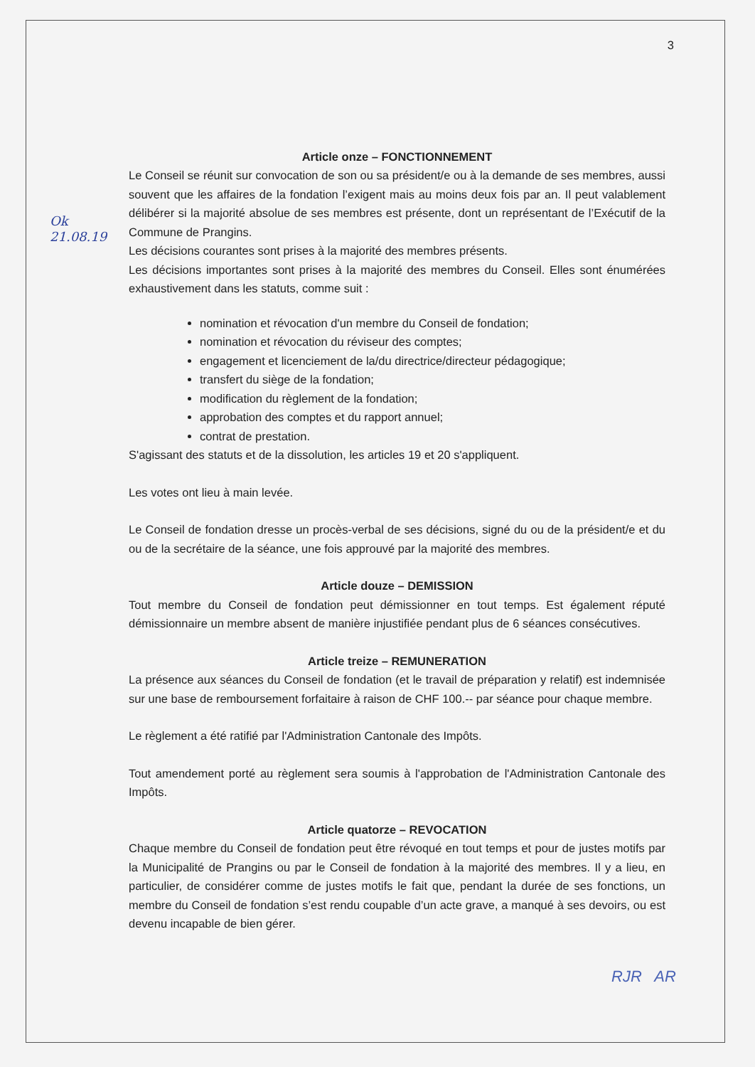Ok
21.08.19
3
Article onze – FONCTIONNEMENT
Le Conseil se réunit sur convocation de son ou sa président/e ou à la demande de ses membres, aussi souvent que les affaires de la fondation l’exigent mais au moins deux fois par an. Il peut valablement délibérer si la majorité absolue de ses membres est présente, dont un représentant de l’Exécutif de la Commune de Prangins.
Les décisions courantes sont prises à la majorité des membres présents.
Les décisions importantes sont prises à la majorité des membres du Conseil. Elles sont énumérées exhaustivement dans les statuts, comme suit :
nomination et révocation d'un membre du Conseil de fondation;
nomination et révocation du réviseur des comptes;
engagement et licenciement de la/du directrice/directeur pédagogique;
transfert du siège de la fondation;
modification du règlement de la fondation;
approbation des comptes et du rapport annuel;
contrat de prestation.
S'agissant des statuts et de la dissolution, les articles 19 et 20 s'appliquent.
Les votes ont lieu à main levée.
Le Conseil de fondation dresse un procès-verbal de ses décisions, signé du ou de la président/e et du ou de la secrétaire de la séance, une fois approuvé par la majorité des membres.
Article douze – DEMISSION
Tout membre du Conseil de fondation peut démissionner en tout temps. Est également réputé démissionnaire un membre absent de manière injustifiée pendant plus de 6 séances consécutives.
Article treize – REMUNERATION
La présence aux séances du Conseil de fondation (et le travail de préparation y relatif) est indemnisée sur une base de remboursement forfaitaire à raison de CHF 100.-- par séance pour chaque membre.
Le règlement a été ratifié par l'Administration Cantonale des Impôts.
Tout amendement porté au règlement sera soumis à l'approbation de l'Administration Cantonale des Impôts.
Article quatorze – REVOCATION
Chaque membre du Conseil de fondation peut être révoqué en tout temps et pour de justes motifs par la Municipalité de Prangins ou par le Conseil de fondation à la majorité des membres. Il y a lieu, en particulier, de considérer comme de justes motifs le fait que, pendant la durée de ses fonctions, un membre du Conseil de fondation s’est rendu coupable d’un acte grave, a manqué à ses devoirs, ou est devenu incapable de bien gérer.
RJR AR